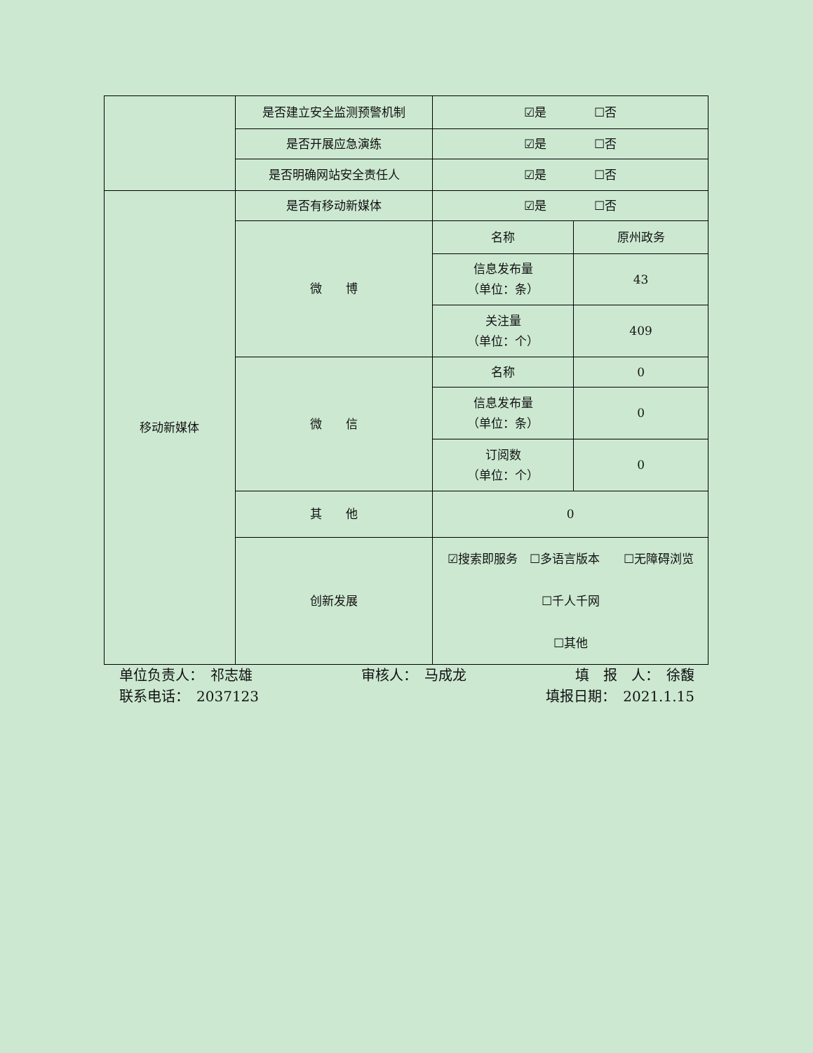| | 是否建立安全监测预警机制 | ☑是 ☐否 | |
| | 是否开展应急演练 | ☑是 ☐否 | |
| | 是否明确网站安全责任人 | ☑是 ☐否 | |
| 移动新媒体 | 是否有移动新媒体 | ☑是 ☐否 | |
| | 微 博 | 名称 | 原州政务 |
| | | 信息发布量 （单位：条） | 43 |
| | | 关注量 （单位：个） | 409 |
| | 微 信 | 名称 | 0 |
| | | 信息发布量 （单位：条） | 0 |
| | | 订阅数 （单位：个） | 0 |
| | 其 他 | 0 | |
| | 创新发展 | ☑搜索即服务 ☐多语言版本 ☐无障碍浏览 ☐千人千网 ☐其他 | |
单位负责人：　祁志雄 审核人：　马成龙 填　报　人：　徐馥
联系电话：　2037123 填报日期：　2021.1.15